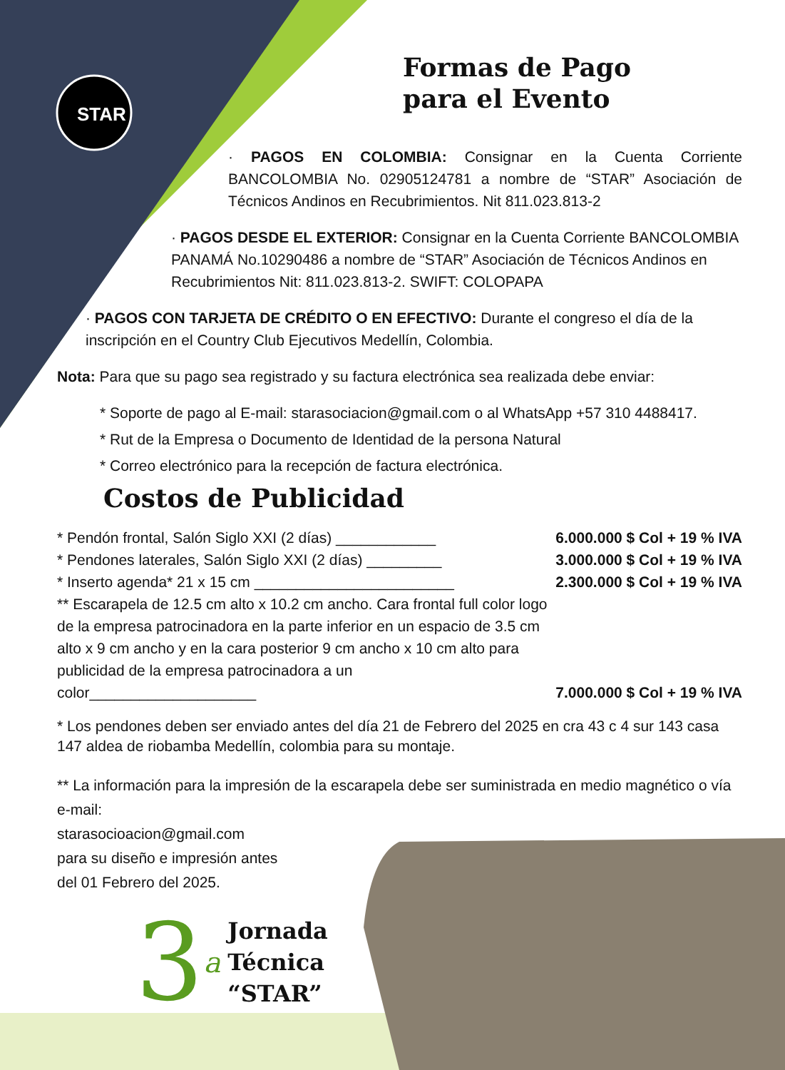STAR
Formas de Pago
para el Evento
· PAGOS EN COLOMBIA: Consignar en la Cuenta Corriente BANCOLOMBIA No. 02905124781 a nombre de “STAR” Asociación de Técnicos Andinos en Recubrimientos. Nit 811.023.813-2
· PAGOS DESDE EL EXTERIOR: Consignar en la Cuenta Corriente BANCOLOMBIA PANAMÁ No.10290486 a nombre de “STAR” Asociación de Técnicos Andinos en Recubrimientos Nit: 811.023.813-2. SWIFT: COLOPAPA
· PAGOS CON TARJETA DE CRÉDITO O EN EFECTIVO: Durante el congreso el día de la inscripción en el Country Club Ejecutivos Medellín, Colombia.
Nota: Para que su pago sea registrado y su factura electrónica sea realizada debe enviar:
* Soporte de pago al E-mail: starasociacion@gmail.com o al WhatsApp +57 310 4488417.
* Rut de la Empresa o Documento de Identidad de la persona Natural
* Correo electrónico para la recepción de factura electrónica.
Costos de Publicidad
* Pendón frontal, Salón Siglo XXI (2 días) ____________ 6.000.000 $ Col + 19 % IVA
* Pendones laterales, Salón Siglo XXI (2 días) _________ 3.000.000 $ Col + 19 % IVA
* Inserto agenda* 21 x 15 cm ________________________ 2.300.000 $ Col + 19 % IVA
** Escarapela de 12.5 cm alto x 10.2 cm ancho. Cara frontal full color logo de la empresa patrocinadora en la parte inferior en un espacio de 3.5 cm alto x 9 cm ancho y en la cara posterior 9 cm ancho x 10 cm alto para publicidad de la empresa patrocinadora a un color____________________ 7.000.000 $ Col + 19 % IVA
* Los pendones deben ser enviado antes del día 21 de Febrero del 2025 en cra 43 c 4 sur 143 casa 147 aldea de riobamba Medellín, colombia para su montaje.
** La información para la impresión de la escarapela debe ser suministrada en medio magnético o vía e-mail:
starasocioacion@gmail.com
para su diseño e impresión antes
del 01 Febrero del 2025.
3 a Jornada
Técnica
“STAR”